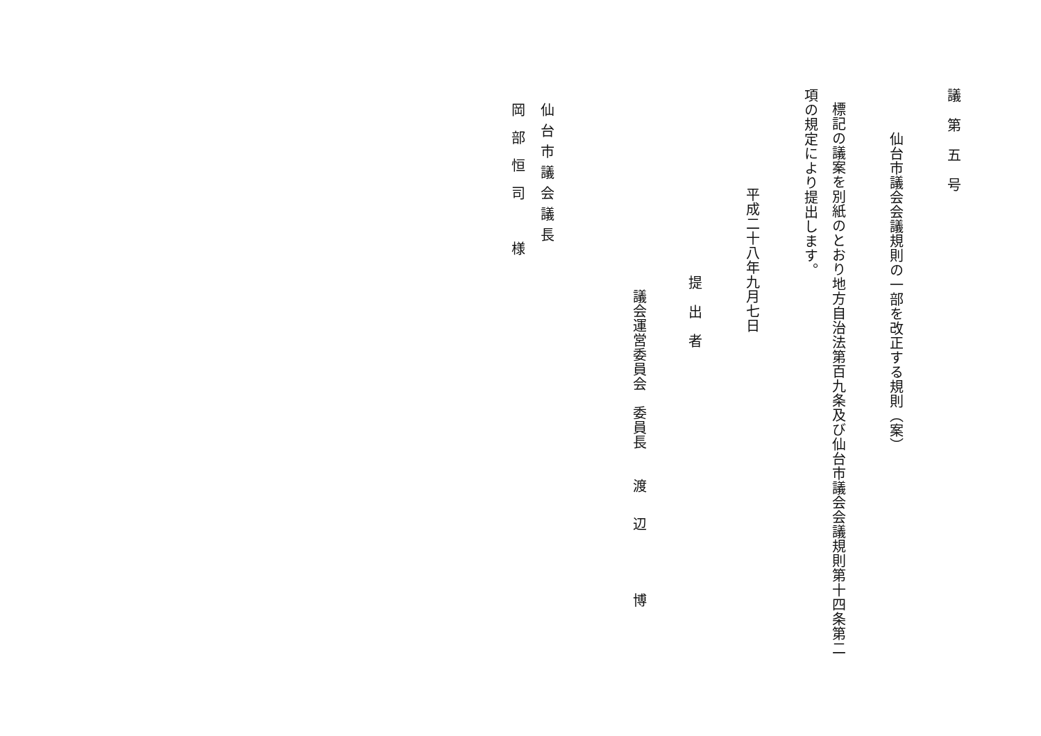議第五号
仙台市議会会議規則の一部を改正する規則（案）
標記の議案を別紙のとおり地方自治法第百九条及び仙台市議会会議規則第十四条第二
項の規定により提出します。
平成二十八年九月七日
提出者
議会運営委員会　委員長　　渡辺　博
仙台市議会議長
岡部恒司　様